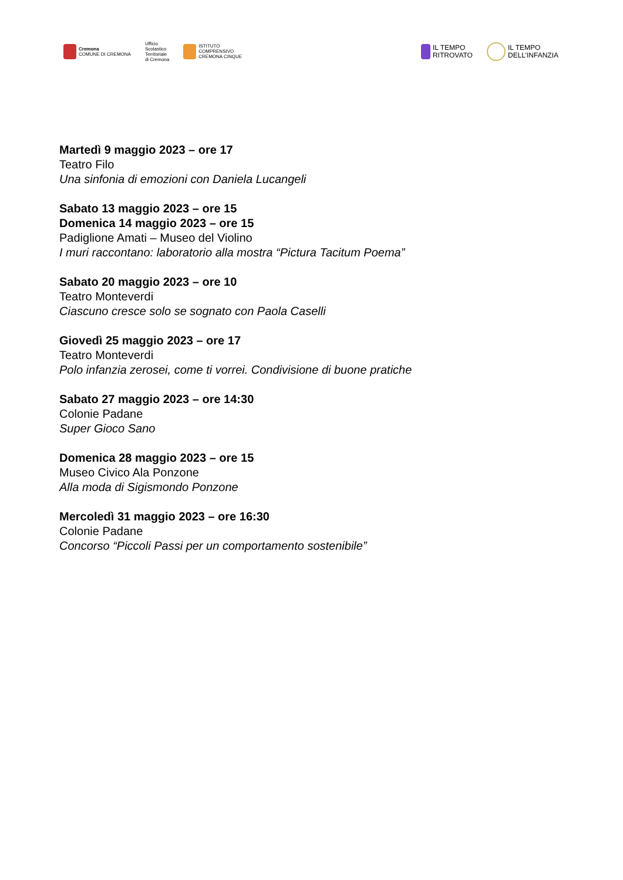Cremona
COMUNE DI CREMONA
Ufficio
Scolastico
Territoriale
di Cremona
ISTITUTO
COMPRENSIVO
CREMONA CINQUE
IL TEMPO
RITROVATO
IL TEMPO
DELL’INFANZIA
Martedì 9 maggio 2023 – ore 17
Teatro Filo
Una sinfonia di emozioni con Daniela Lucangeli
Sabato 13 maggio 2023 – ore 15
Domenica 14 maggio 2023 – ore 15
Padiglione Amati – Museo del Violino
I muri raccontano: laboratorio alla mostra “Pictura Tacitum Poema”
Sabato 20 maggio 2023 – ore 10
Teatro Monteverdi
Ciascuno cresce solo se sognato con Paola Caselli
Giovedì 25 maggio 2023 – ore 17
Teatro Monteverdi
Polo infanzia zerosei, come ti vorrei. Condivisione di buone pratiche
Sabato 27 maggio 2023 – ore 14:30
Colonie Padane
Super Gioco Sano
Domenica 28 maggio 2023 – ore 15
Museo Civico Ala Ponzone
Alla moda di Sigismondo Ponzone
Mercoledì 31 maggio 2023 – ore 16:30
Colonie Padane
Concorso “Piccoli Passi per un comportamento sostenibile”